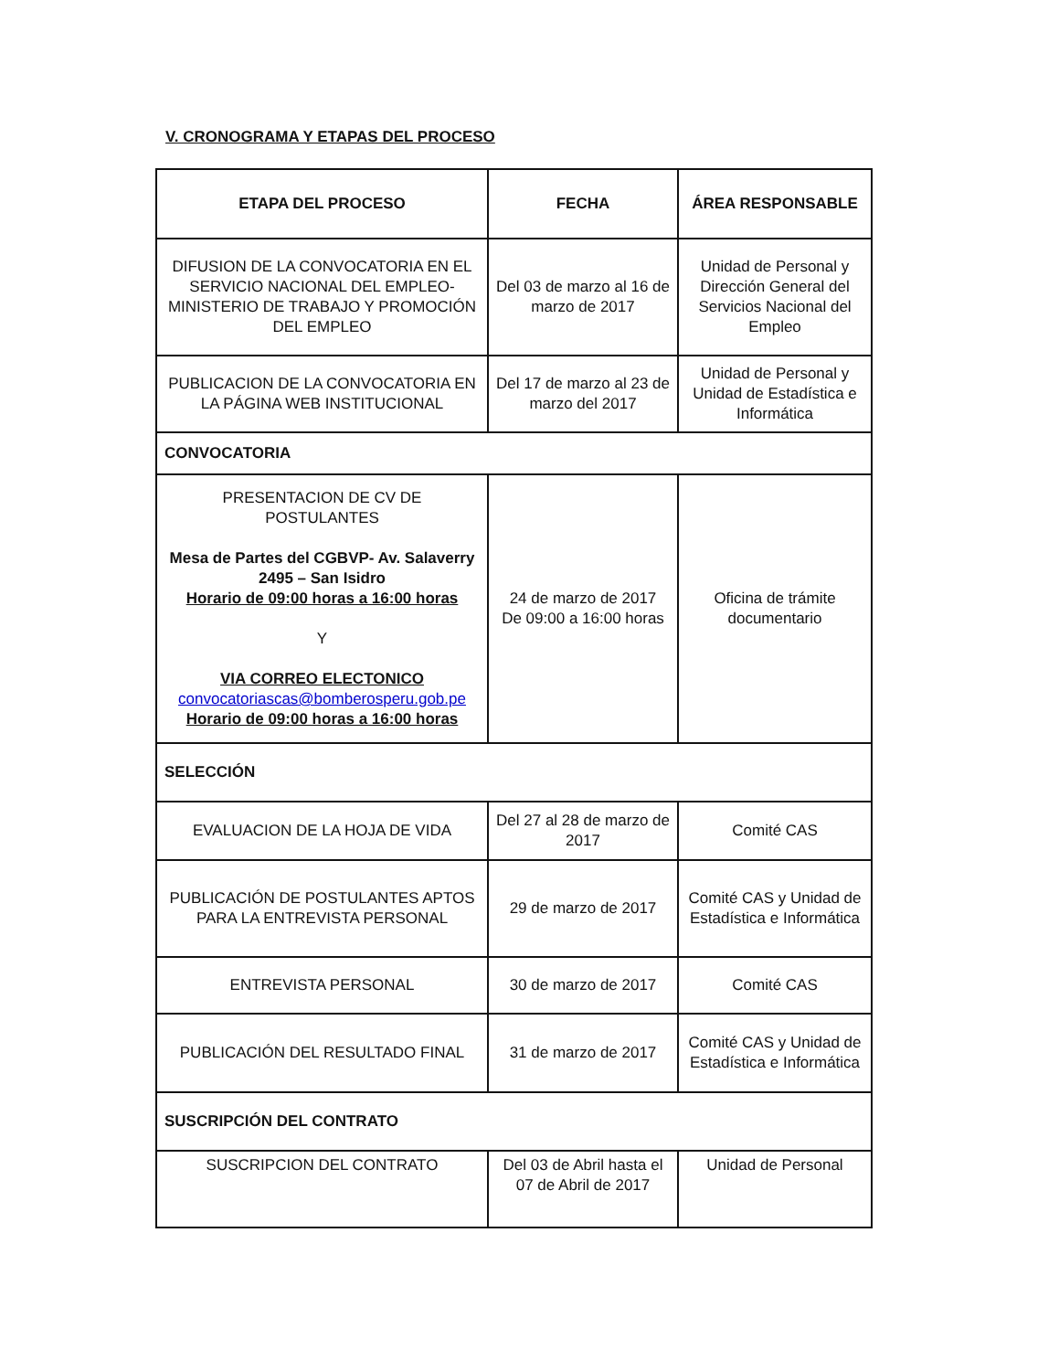V. CRONOGRAMA Y ETAPAS DEL PROCESO
| ETAPA DEL PROCESO | FECHA | ÁREA RESPONSABLE |
| --- | --- | --- |
| DIFUSION DE LA CONVOCATORIA EN EL SERVICIO NACIONAL DEL EMPLEO-MINISTERIO DE TRABAJO Y PROMOCIÓN DEL EMPLEO | Del 03 de marzo al 16 de marzo de 2017 | Unidad de Personal y Dirección General del Servicios Nacional del Empleo |
| PUBLICACION DE LA CONVOCATORIA EN LA PÁGINA WEB INSTITUCIONAL | Del 17 de marzo al 23 de marzo del 2017 | Unidad de Personal y Unidad de Estadística e Informática |
| CONVOCATORIA | | |
| PRESENTACION DE CV DE POSTULANTES Mesa de Partes del CGBVP- Av. Salaverry 2495 – San Isidro Horario de 09:00 horas a 16:00 horas Y VIA CORREO ELECTONICO convocatoriascas@bomberosperu.gob.pe Horario de 09:00 horas a 16:00 horas | 24 de marzo de 2017 De 09:00 a 16:00 horas | Oficina de trámite documentario |
| SELECCIÓN | | |
| EVALUACION DE LA HOJA DE VIDA | Del 27 al 28 de marzo de 2017 | Comité CAS |
| PUBLICACIÓN DE POSTULANTES APTOS PARA LA ENTREVISTA PERSONAL | 29 de marzo de 2017 | Comité CAS y Unidad de Estadística e Informática |
| ENTREVISTA PERSONAL | 30 de marzo de 2017 | Comité CAS |
| PUBLICACIÓN DEL RESULTADO FINAL | 31 de marzo de 2017 | Comité CAS y Unidad de Estadística e Informática |
| SUSCRIPCIÓN DEL CONTRATO | | |
| SUSCRIPCION DEL CONTRATO | Del 03 de Abril hasta el 07 de Abril de 2017 | Unidad de Personal |